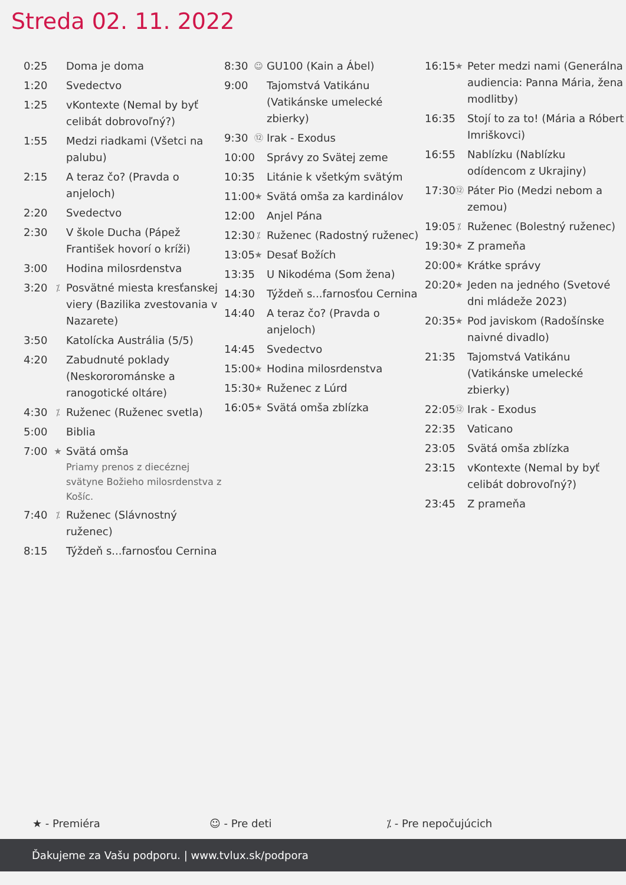Streda 02. 11. 2022
0:25 Doma je doma
1:20 Svedectvo
1:25 vKontexte (Nemal by byť celibát dobrovoľný?)
1:55 Medzi riadkami (Všetci na palubu)
2:15 A teraz čo? (Pravda o anjeloch)
2:20 Svedectvo
2:30 V škole Ducha (Pápež František hovorí o kríži)
3:00 Hodina milosrdenstva
3:20 ⁒ Posvätné miesta kresťanskej viery (Bazilika zvestovania v Nazarete)
3:50 Katolícka Austrália (5/5)
4:20 Zabudnuté poklady (Neskororománske a ranogotické oltáre)
4:30 ⁒ Ruženec (Ruženec svetla)
5:00 Biblia
7:00 ★ Svätá omša
Priamy prenos z diecéznej svätyne Božieho milosrdenstva z Košíc.
7:40 ⁒ Ruženec (Slávnostný ruženec)
8:15 Týždeň s...farnosťou Cernina
8:30 ☺ GU100 (Kain a Ábel)
9:00 Tajomstvá Vatikánu (Vatikánske umelecké zbierky)
9:30 ⑫ Irak - Exodus
10:00 Správy zo Svätej zeme
10:35 Litánie k všetkým svätým
11:00 ★ Svätá omša za kardinálov
12:00 Anjel Pána
12:30 ⁒ Ruženec (Radostný ruženec)
13:05 ★ Desať Božích
13:35 U Nikodéma (Som žena)
14:30 Týždeň s...farnosťou Cernina
14:40 A teraz čo? (Pravda o anjeloch)
14:45 Svedectvo
15:00 ★ Hodina milosrdenstva
15:30 ★ Ruženec z Lúrd
16:05 ★ Svätá omša zblízka
16:15 ★ Peter medzi nami (Generálna audiencia: Panna Mária, žena modlitby)
16:35 Stojí to za to! (Mária a Róbert Imriškovci)
16:55 Nablízku (Nablízku odídencom z Ukrajiny)
17:30 ⑫ Páter Pio (Medzi nebom a zemou)
19:05 ⁒ Ruženec (Bolestný ruženec)
19:30 ★ Z prameňa
20:00 ★ Krátke správy
20:20 ★ Jeden na jedného (Svetové dni mládeže 2023)
20:35 ★ Pod javiskom (Radošínske naivné divadlo)
21:35 Tajomstvá Vatikánu (Vatikánske umelecké zbierky)
22:05 ⑫ Irak - Exodus
22:35 Vaticano
23:05 Svätá omša zblízka
23:15 vKontexte (Nemal by byť celibát dobrovoľný?)
23:45 Z prameňa
★ - Premiéra ☺ - Pre deti ⁒ - Pre nepočujúcich
Ďakujeme za Vašu podporu. | www.tvlux.sk/podpora